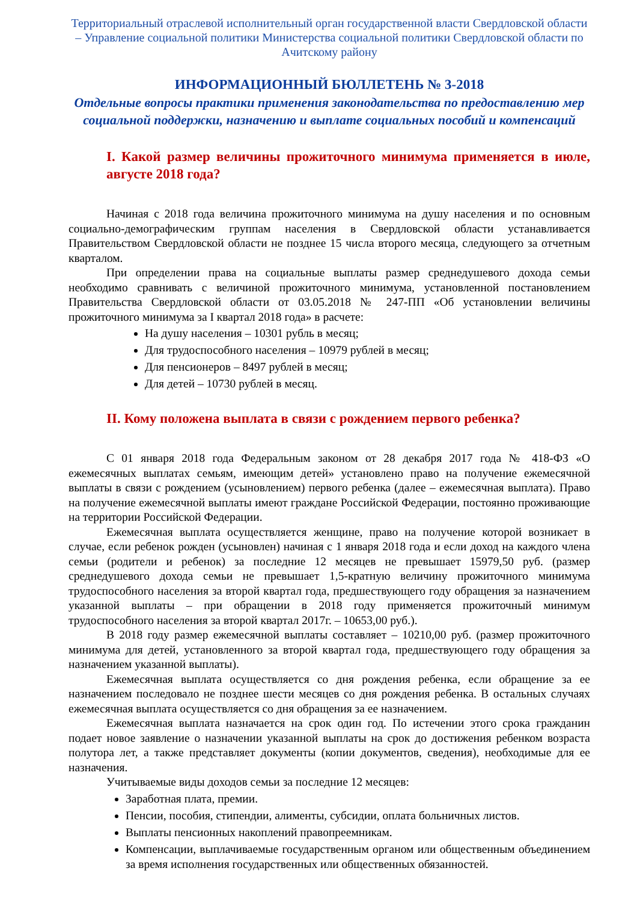Территориальный отраслевой исполнительный орган государственной власти Свердловской области – Управление социальной политики Министерства социальной политики Свердловской области по Ачитскому району
ИНФОРМАЦИОННЫЙ БЮЛЛЕТЕНЬ № 3-2018
Отдельные вопросы практики применения законодательства по предоставлению мер социальной поддержки, назначению и выплате социальных пособий и компенсаций
I. Какой размер величины прожиточного минимума применяется в июле, августе 2018 года?
Начиная с 2018 года величина прожиточного минимума на душу населения и по основным социально-демографическим группам населения в Свердловской области устанавливается Правительством Свердловской области не позднее 15 числа второго месяца, следующего за отчетным кварталом.
При определении права на социальные выплаты размер среднедушевого дохода семьи необходимо сравнивать с величиной прожиточного минимума, установленной постановлением Правительства Свердловской области от 03.05.2018 № 247-ПП «Об установлении величины прожиточного минимума за I квартал 2018 года» в расчете:
На душу населения – 10301 рубль в месяц;
Для трудоспособного населения – 10979 рублей в месяц;
Для пенсионеров – 8497 рублей в месяц;
Для детей – 10730 рублей в месяц.
II. Кому положена выплата в связи с рождением первого ребенка?
С 01 января 2018 года Федеральным законом от 28 декабря 2017 года № 418-ФЗ «О ежемесячных выплатах семьям, имеющим детей» установлено право на получение ежемесячной выплаты в связи с рождением (усыновлением) первого ребенка (далее – ежемесячная выплата). Право на получение ежемесячной выплаты имеют граждане Российской Федерации, постоянно проживающие на территории Российской Федерации.
Ежемесячная выплата осуществляется женщине, право на получение которой возникает в случае, если ребенок рожден (усыновлен) начиная с 1 января 2018 года и если доход на каждого члена семьи (родители и ребенок) за последние 12 месяцев не превышает 15979,50 руб. (размер среднедушевого дохода семьи не превышает 1,5-кратную величину прожиточного минимума трудоспособного населения за второй квартал года, предшествующего году обращения за назначением указанной выплаты – при обращении в 2018 году применяется прожиточный минимум трудоспособного населения за второй квартал 2017г. – 10653,00 руб.).
В 2018 году размер ежемесячной выплаты составляет – 10210,00 руб. (размер прожиточного минимума для детей, установленного за второй квартал года, предшествующего году обращения за назначением указанной выплаты).
Ежемесячная выплата осуществляется со дня рождения ребенка, если обращение за ее назначением последовало не позднее шести месяцев со дня рождения ребенка. В остальных случаях ежемесячная выплата осуществляется со дня обращения за ее назначением.
Ежемесячная выплата назначается на срок один год. По истечении этого срока гражданин подает новое заявление о назначении указанной выплаты на срок до достижения ребенком возраста полутора лет, а также представляет документы (копии документов, сведения), необходимые для ее назначения.
Учитываемые виды доходов семьи за последние 12 месяцев:
Заработная плата, премии.
Пенсии, пособия, стипендии, алименты, субсидии, оплата больничных листов.
Выплаты пенсионных накоплений правопреемникам.
Компенсации, выплачиваемые государственным органом или общественным объединением за время исполнения государственных или общественных обязанностей.